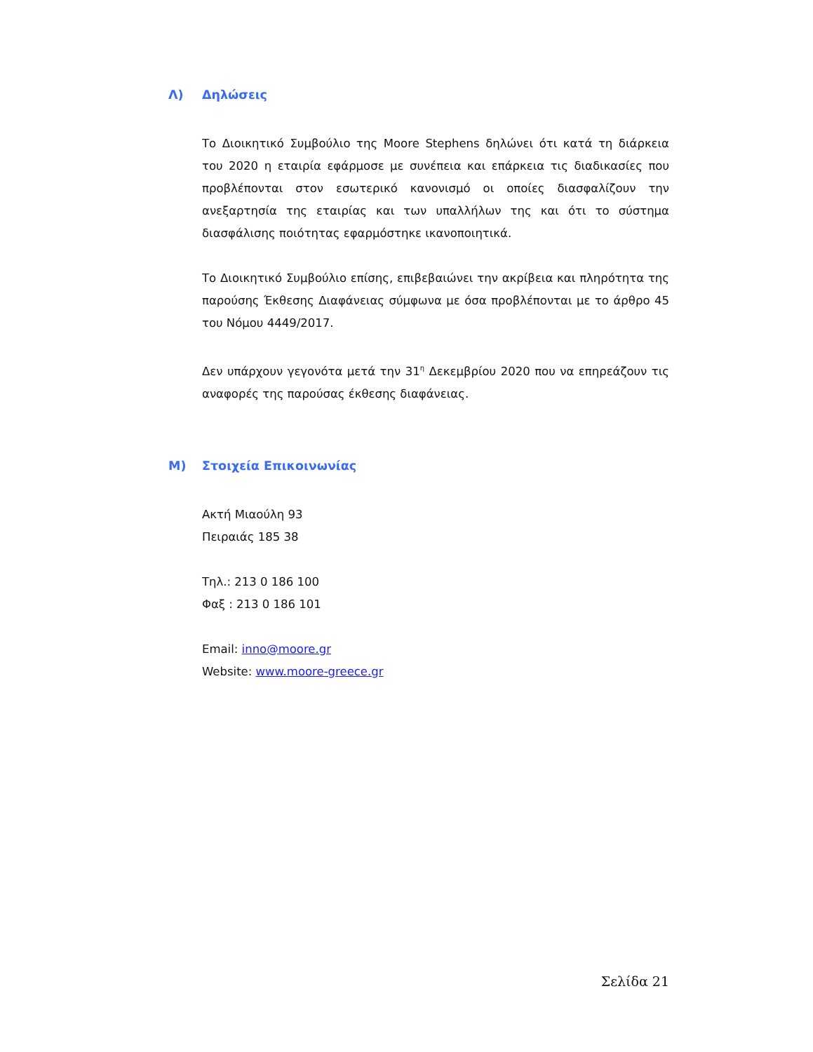Λ) Δηλώσεις
Το Διοικητικό Συμβούλιο της Moore Stephens δηλώνει ότι κατά τη διάρκεια του 2020 η εταιρία εφάρμοσε με συνέπεια και επάρκεια τις διαδικασίες που προβλέπονται στον εσωτερικό κανονισμό οι οποίες διασφαλίζουν την ανεξαρτησία της εταιρίας και των υπαλλήλων της και ότι το σύστημα διασφάλισης ποιότητας εφαρμόστηκε ικανοποιητικά.
Το Διοικητικό Συμβούλιο επίσης, επιβεβαιώνει την ακρίβεια και πληρότητα της παρούσης Έκθεσης Διαφάνειας σύμφωνα με όσα προβλέπονται με το άρθρο 45 του Νόμου 4449/2017.
Δεν υπάρχουν γεγονότα μετά την 31<sup>η</sup> Δεκεμβρίου 2020 που να επηρεάζουν τις αναφορές της παρούσας έκθεσης διαφάνειας.
Μ) Στοιχεία Επικοινωνίας
Ακτή Μιαούλη 93
Πειραιάς 185 38
Τηλ.: 213 0 186 100
Φαξ : 213 0 186 101
Email: inno@moore.gr
Website: www.moore-greece.gr
Σελίδα 21